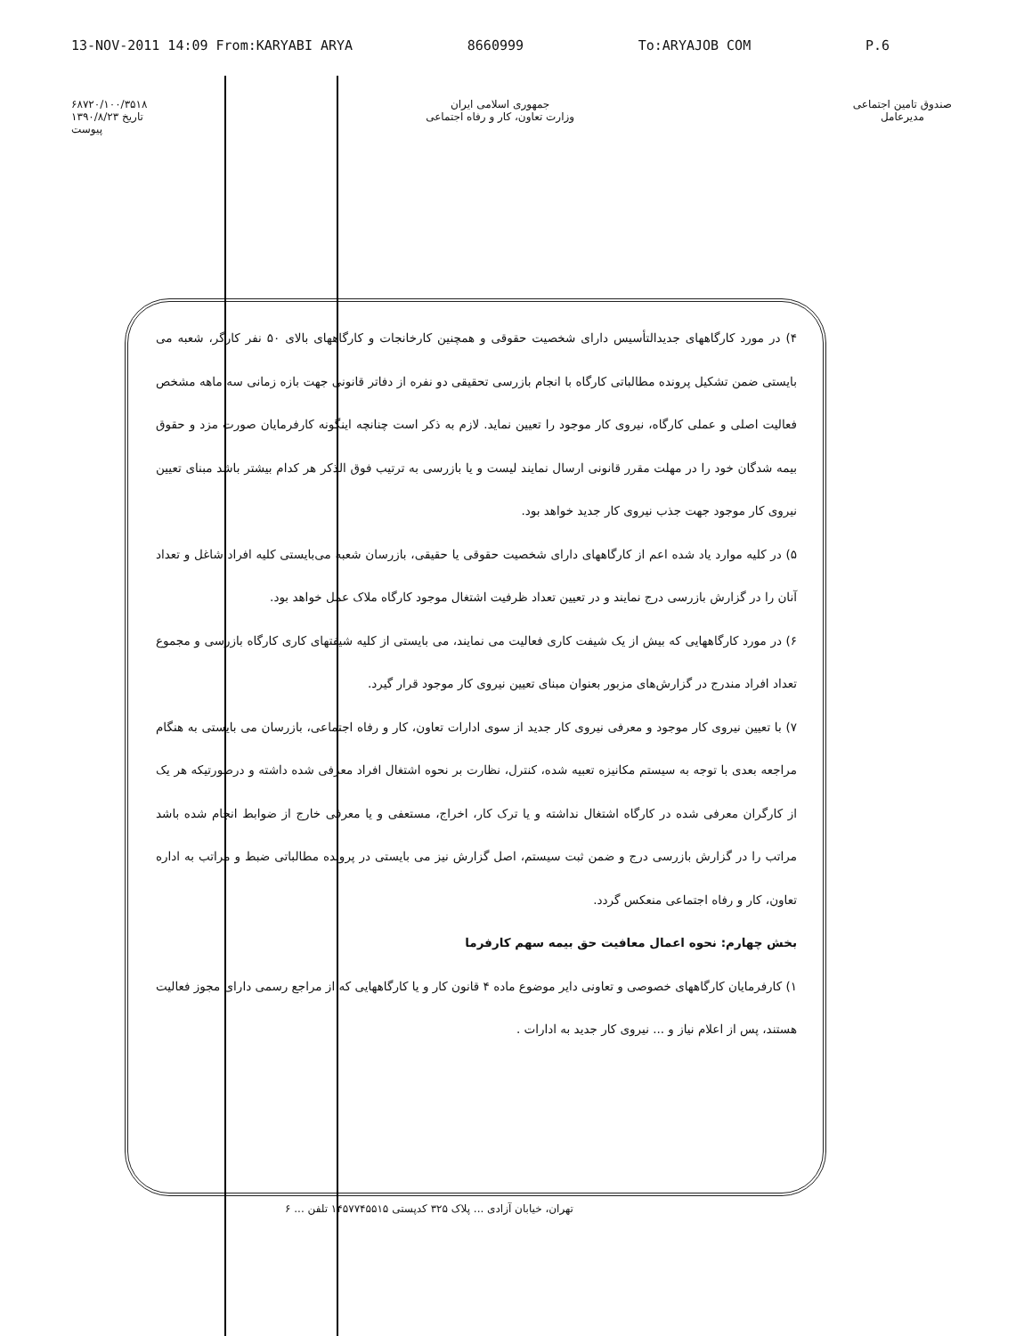13-NOV-2011 14:09 From:KARYABI ARYA 8660999 To:ARYAJOB COM P.6
۶۸۷۲۰/۱۰۰/۳۵۱۸
تاریخ ۱۳۹۰/۸/۲۳
پیوست
جمهوری اسلامی ایران
وزارت تعاون، کار و رفاه اجتماعی
صندوق تامین اجتماعی
مدیرعامل
۴) در مورد کارگاههای جدیدالتأسیس دارای شخصیت حقوقی و همچنین کارخانجات و کارگاههای بالای ۵۰ نفر کارگر، شعبه می بایستی ضمن تشکیل پرونده مطالباتی کارگاه با انجام بازرسی تحقیقی دو نفره از دفاتر قانونی جهت بازه زمانی سه ماهه مشخص فعالیت اصلی و عملی کارگاه، نیروی کار موجود را تعیین نماید. لازم به ذکر است چنانچه اینگونه کارفرمایان صورت مزد و حقوق بیمه شدگان خود را در مهلت مقرر قانونی ارسال نمایند لیست و یا بازرسی به ترتیب فوق الذکر هر کدام بیشتر باشد مبنای تعیین نیروی کار موجود جهت جذب نیروی کار جدید خواهد بود.
۵) در کلیه موارد یاد شده اعم از کارگاههای دارای شخصیت حقوقی یا حقیقی، بازرسان شعبه می‌بایستی کلیه افراد شاغل و تعداد آنان را در گزارش بازرسی درج نمایند و در تعیین تعداد ظرفیت اشتغال موجود کارگاه ملاک عمل خواهد بود.
۶) در مورد کارگاههایی که بیش از یک شیفت کاری فعالیت می نمایند، می بایستی از کلیه شیفتهای کاری کارگاه بازرسی و مجموع تعداد افراد مندرج در گزارش‌های مزبور بعنوان مبنای تعیین نیروی کار موجود قرار گیرد.
۷) با تعیین نیروی کار موجود و معرفی نیروی کار جدید از سوی ادارات تعاون، کار و رفاه اجتماعی، بازرسان می بایستی به هنگام مراجعه بعدی با توجه به سیستم مکانیزه تعبیه شده، کنترل، نظارت بر نحوه اشتغال افراد معرفی شده داشته و درصورتیکه هر یک از کارگران معرفی شده در کارگاه اشتغال نداشته و یا ترک کار، اخراج، مستعفی و یا معرفی خارج از ضوابط انجام شده باشد مراتب را در گزارش بازرسی درج و ضمن ثبت سیستم، اصل گزارش نیز می بایستی در پرونده مطالباتی ضبط و مراتب به اداره تعاون، کار و رفاه اجتماعی منعکس گردد.
بخش چهارم: نحوه اعمال معافیت حق بیمه سهم کارفرما
۱) کارفرمایان کارگاههای خصوصی و تعاونی دایر موضوع ماده ۴ قانون کار و یا کارگاههایی که از مراجع رسمی دارای مجوز فعالیت هستند، پس از اعلام نیاز و ... نیروی کار جدید به ادارات .
تهران، خیابان آزادی ... پلاک ۳۲۵ کدپستی ۱۴۵۷۷۴۵۵۱۵ تلفن ... ۶